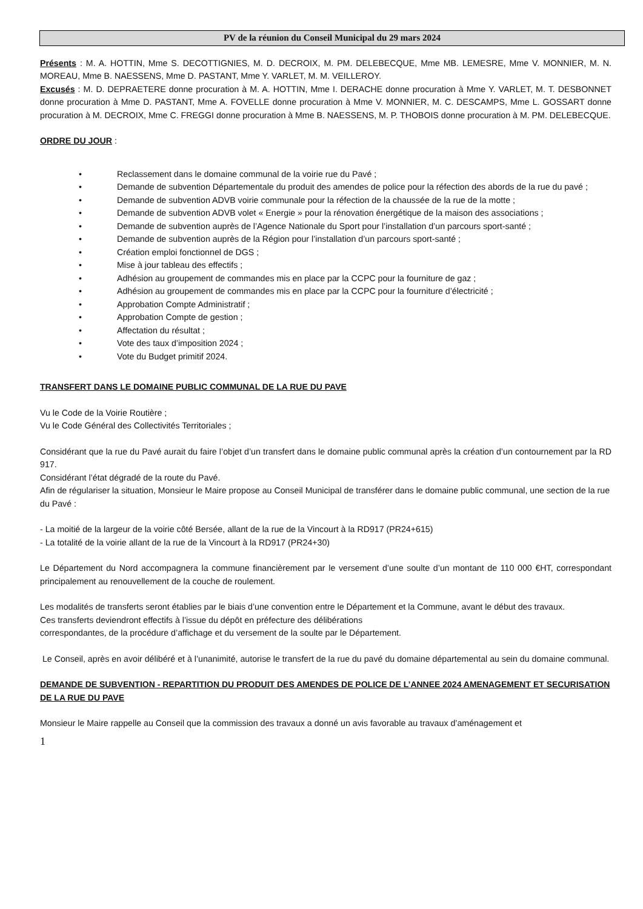PV de la réunion du Conseil Municipal du 29 mars 2024
Présents : M. A. HOTTIN, Mme S. DECOTTIGNIES, M. D. DECROIX, M. PM. DELEBECQUE, Mme MB. LEMESRE, Mme V. MONNIER, M. N. MOREAU, Mme B. NAESSENS, Mme D. PASTANT, Mme Y. VARLET, M. M. VEILLEROY.
Excusés : M. D. DEPRAETERE donne procuration à M. A. HOTTIN, Mme I. DERACHE donne procuration à Mme Y. VARLET, M. T. DESBONNET donne procuration à Mme D. PASTANT, Mme A. FOVELLE donne procuration à Mme V. MONNIER, M. C. DESCAMPS, Mme L. GOSSART donne procuration à M. DECROIX, Mme C. FREGGI donne procuration à Mme B. NAESSENS, M. P. THOBOIS donne procuration à M. PM. DELEBECQUE.
ORDRE DU JOUR :
• Reclassement dans le domaine communal de la voirie rue du Pavé ;
• Demande de subvention Départementale du produit des amendes de police pour la réfection des abords de la rue du pavé ;
• Demande de subvention ADVB voirie communale pour la réfection de la chaussée de la rue de la motte ;
• Demande de subvention ADVB volet « Energie » pour la rénovation énergétique de la maison des associations ;
• Demande de subvention auprès de l’Agence Nationale du Sport pour l’installation d’un parcours sport-santé ;
• Demande de subvention auprès de la Région pour l’installation d’un parcours sport-santé ;
• Création emploi fonctionnel de DGS ;
• Mise à jour tableau des effectifs ;
• Adhésion au groupement de commandes mis en place par la CCPC pour la fourniture de gaz ;
• Adhésion au groupement de commandes mis en place par la CCPC pour la fourniture d’électricité ;
• Approbation Compte Administratif ;
• Approbation Compte de gestion ;
• Affectation du résultat ;
• Vote des taux d’imposition 2024 ;
• Vote du Budget primitif 2024.
TRANSFERT DANS LE DOMAINE PUBLIC COMMUNAL DE LA RUE DU PAVE
Vu le Code de la Voirie Routière ;
Vu le Code Général des Collectivités Territoriales ;
Considérant que la rue du Pavé aurait du faire l’objet d’un transfert dans le domaine public communal après la création d’un contournement par la RD 917.
Considérant l’état dégradé de la route du Pavé.
Afin de régulariser la situation, Monsieur le Maire propose au Conseil Municipal de transférer dans le domaine public communal, une section de la rue du Pavé :
- La moitié de la largeur de la voirie côté Bersée, allant de la rue de la Vincourt à la RD917 (PR24+615)
- La totalité de la voirie allant de la rue de la Vincourt à la RD917 (PR24+30)
Le Département du Nord accompagnera la commune financièrement par le versement d’une soulte d’un montant de 110 000 €HT, correspondant principalement au renouvellement de la couche de roulement.
Les modalités de transferts seront établies par le biais d’une convention entre le Département et la Commune, avant le début des travaux.
Ces transferts deviendront effectifs à l’issue du dépôt en préfecture des délibérations
correspondantes, de la procédure d’affichage et du versement de la soulte par le Département.
Le Conseil, après en avoir délibéré et à l’unanimité, autorise le transfert de la rue du pavé du domaine départemental au sein du domaine communal.
DEMANDE DE SUBVENTION - REPARTITION DU PRODUIT DES AMENDES DE POLICE DE L’ANNEE 2024 AMENAGEMENT ET SECURISATION DE LA RUE DU PAVE
Monsieur le Maire rappelle au Conseil que la commission des travaux a donné un avis favorable au travaux d’aménagement et
1